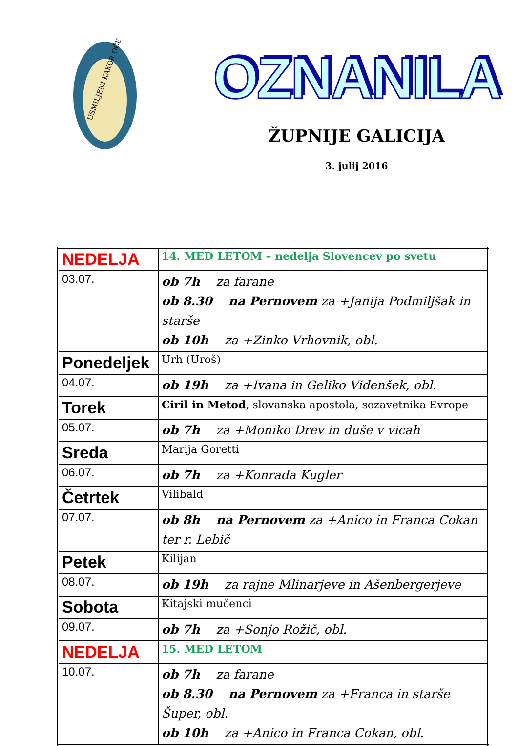USMILJENI KAKOR OČE
OZNANILA
ŽUPNIJE GALICIJA
3. julij 2016
| NEDELJA | 14. MED LETOM – nedelja Slovencev po svetu |
| 03.07. | ob 7h za farane ob 8.30 na Pernovem za +Janija Podmiljšak in starše ob 10h za +Zinko Vrhovnik, obl. |
| Ponedeljek | Urh (Uroš) |
| 04.07. | ob 19h za +Ivana in Geliko Videnšek, obl. |
| Torek | Ciril in Metod , slovanska apostola, sozavetnika Evrope |
| 05.07. | ob 7h za +Moniko Drev in duše v vicah |
| Sreda | Marija Goretti |
| 06.07. | ob 7h za +Konrada Kugler |
| Četrtek | Vilibald |
| 07.07. | ob 8h na Pernovem za +Anico in Franca Cokan ter r. Lebič |
| Petek | Kilijan |
| 08.07. | ob 19h za rajne Mlinarjeve in Ašenbergerjeve |
| Sobota | Kitajski mučenci |
| 09.07. | ob 7h za +Sonjo Rožič, obl. |
| NEDELJA | 15. MED LETOM |
| 10.07. | ob 7h za farane ob 8.30 na Pernovem za +Franca in starše Šuper, obl. ob 10h za +Anico in Franca Cokan, obl. |